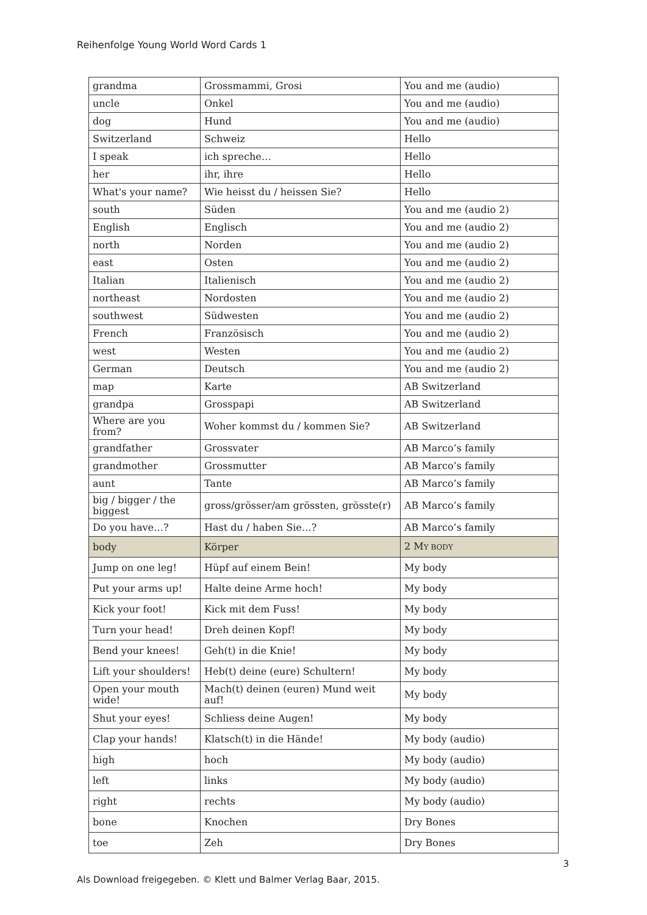Reihenfolge Young World Word Cards 1
| grandma | Grossmammi, Grosi | You and me (audio) |
| uncle | Onkel | You and me (audio) |
| dog | Hund | You and me (audio) |
| Switzerland | Schweiz | Hello |
| I speak | ich spreche… | Hello |
| her | ihr, ihre | Hello |
| What's your name? | Wie heisst du / heissen Sie? | Hello |
| south | Süden | You and me (audio 2) |
| English | Englisch | You and me (audio 2) |
| north | Norden | You and me (audio 2) |
| east | Osten | You and me (audio 2) |
| Italian | Italienisch | You and me (audio 2) |
| northeast | Nordosten | You and me (audio 2) |
| southwest | Südwesten | You and me (audio 2) |
| French | Französisch | You and me (audio 2) |
| west | Westen | You and me (audio 2) |
| German | Deutsch | You and me (audio 2) |
| map | Karte | AB Switzerland |
| grandpa | Grosspapi | AB Switzerland |
| Where are you from? | Woher kommst du / kommen Sie? | AB Switzerland |
| grandfather | Grossvater | AB Marco’s family |
| grandmother | Grossmutter | AB Marco’s family |
| aunt | Tante | AB Marco’s family |
| big / bigger / the biggest | gross/grösser/am grössten, grösste(r) | AB Marco’s family |
| Do you have…? | Hast du / haben Sie…? | AB Marco’s family |
| body | Körper | 2 M Y BODY |
| Jump on one leg! | Hüpf auf einem Bein! | My body |
| Put your arms up! | Halte deine Arme hoch! | My body |
| Kick your foot! | Kick mit dem Fuss! | My body |
| Turn your head! | Dreh deinen Kopf! | My body |
| Bend your knees! | Geh(t) in die Knie! | My body |
| Lift your shoulders! | Heb(t) deine (eure) Schultern! | My body |
| Open your mouth wide! | Mach(t) deinen (euren) Mund weit auf! | My body |
| Shut your eyes! | Schliess deine Augen! | My body |
| Clap your hands! | Klatsch(t) in die Hände! | My body (audio) |
| high | hoch | My body (audio) |
| left | links | My body (audio) |
| right | rechts | My body (audio) |
| bone | Knochen | Dry Bones |
| toe | Zeh | Dry Bones |
3
Als Download freigegeben. © Klett und Balmer Verlag Baar, 2015.